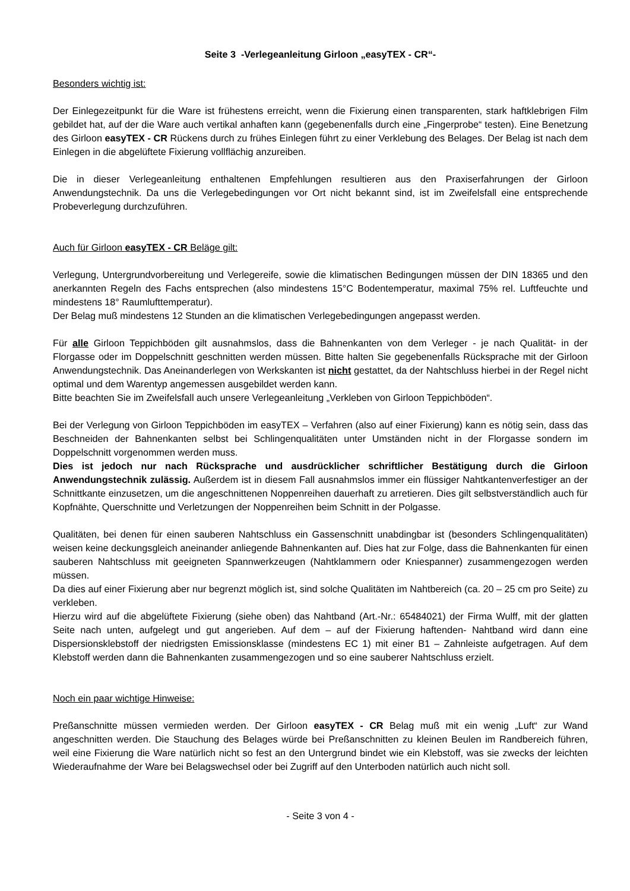Seite 3 -Verlegeanleitung Girloon „easyTEX - CR“-
Besonders wichtig ist:
Der Einlegezeitpunkt für die Ware ist frühestens erreicht, wenn die Fixierung einen transparenten, stark haftklebrigen Film gebildet hat, auf der die Ware auch vertikal anhaften kann (gegebenenfalls durch eine „Fingerprobe“ testen). Eine Benetzung des Girloon easyTEX - CR Rückens durch zu frühes Einlegen führt zu einer Verklebung des Belages. Der Belag ist nach dem Einlegen in die abgelüftete Fixierung vollflächig anzureiben.
Die in dieser Verlegeanleitung enthaltenen Empfehlungen resultieren aus den Praxiserfahrungen der Girloon Anwendungstechnik. Da uns die Verlegebedingungen vor Ort nicht bekannt sind, ist im Zweifelsfall eine entsprechende Probeverlegung durchzuführen.
Auch für Girloon easyTEX - CR Beläge gilt:
Verlegung, Untergrundvorbereitung und Verlegereife, sowie die klimatischen Bedingungen müssen der DIN 18365 und den anerkannten Regeln des Fachs entsprechen (also mindestens 15°C Bodentemperatur, maximal 75% rel. Luftfeuchte und mindestens 18° Raumlufttemperatur).
Der Belag muß mindestens 12 Stunden an die klimatischen Verlegebedingungen angepasst werden.
Für alle Girloon Teppichböden gilt ausnahmslos, dass die Bahnenkanten von dem Verleger - je nach Qualität- in der Florgasse oder im Doppelschnitt geschnitten werden müssen. Bitte halten Sie gegebenenfalls Rücksprache mit der Girloon Anwendungstechnik. Das Aneinanderlegen von Werkskanten ist nicht gestattet, da der Nahtschluss hierbei in der Regel nicht optimal und dem Warentyp angemessen ausgebildet werden kann.
Bitte beachten Sie im Zweifelsfall auch unsere Verlegeanleitung „Verkleben von Girloon Teppichböden“.
Bei der Verlegung von Girloon Teppichböden im easyTEX – Verfahren (also auf einer Fixierung) kann es nötig sein, dass das Beschneiden der Bahnenkanten selbst bei Schlingenqualitäten unter Umständen nicht in der Florgasse sondern im Doppelschnitt vorgenommen werden muss.
Dies ist jedoch nur nach Rücksprache und ausdrücklicher schriftlicher Bestätigung durch die Girloon Anwendungstechnik zulässig. Außerdem ist in diesem Fall ausnahmslos immer ein flüssiger Nahtkantenverfestiger an der Schnittkante einzusetzen, um die angeschnittenen Noppenreihen dauerhaft zu arretieren. Dies gilt selbstverständlich auch für Kopfnähte, Querschnitte und Verletzungen der Noppenreihen beim Schnitt in der Polgasse.
Qualitäten, bei denen für einen sauberen Nahtschluss ein Gassenschnitt unabdingbar ist (besonders Schlingenqualitäten) weisen keine deckungsgleich aneinander anliegende Bahnenkanten auf. Dies hat zur Folge, dass die Bahnenkanten für einen sauberen Nahtschluss mit geeigneten Spannwerkzeugen (Nahtklammern oder Kniespanner) zusammengezogen werden müssen.
Da dies auf einer Fixierung aber nur begrenzt möglich ist, sind solche Qualitäten im Nahtbereich (ca. 20 – 25 cm pro Seite) zu verkleben.
Hierzu wird auf die abgelüftete Fixierung (siehe oben) das Nahtband (Art.-Nr.: 65484021) der Firma Wulff, mit der glatten Seite nach unten, aufgelegt und gut angerieben. Auf dem – auf der Fixierung haftenden- Nahtband wird dann eine Dispersionsklebstoff der niedrigsten Emissionsklasse (mindestens EC 1) mit einer B1 – Zahnleiste aufgetragen. Auf dem Klebstoff werden dann die Bahnenkanten zusammengezogen und so eine sauberer Nahtschluss erzielt.
Noch ein paar wichtige Hinweise:
Preßanschnitte müssen vermieden werden. Der Girloon easyTEX - CR Belag muß mit ein wenig „Luft“ zur Wand angeschnitten werden. Die Stauchung des Belages würde bei Preßanschnitten zu kleinen Beulen im Randbereich führen, weil eine Fixierung die Ware natürlich nicht so fest an den Untergrund bindet wie ein Klebstoff, was sie zwecks der leichten Wiederaufnahme der Ware bei Belagswechsel oder bei Zugriff auf den Unterboden natürlich auch nicht soll.
- Seite 3 von 4 -